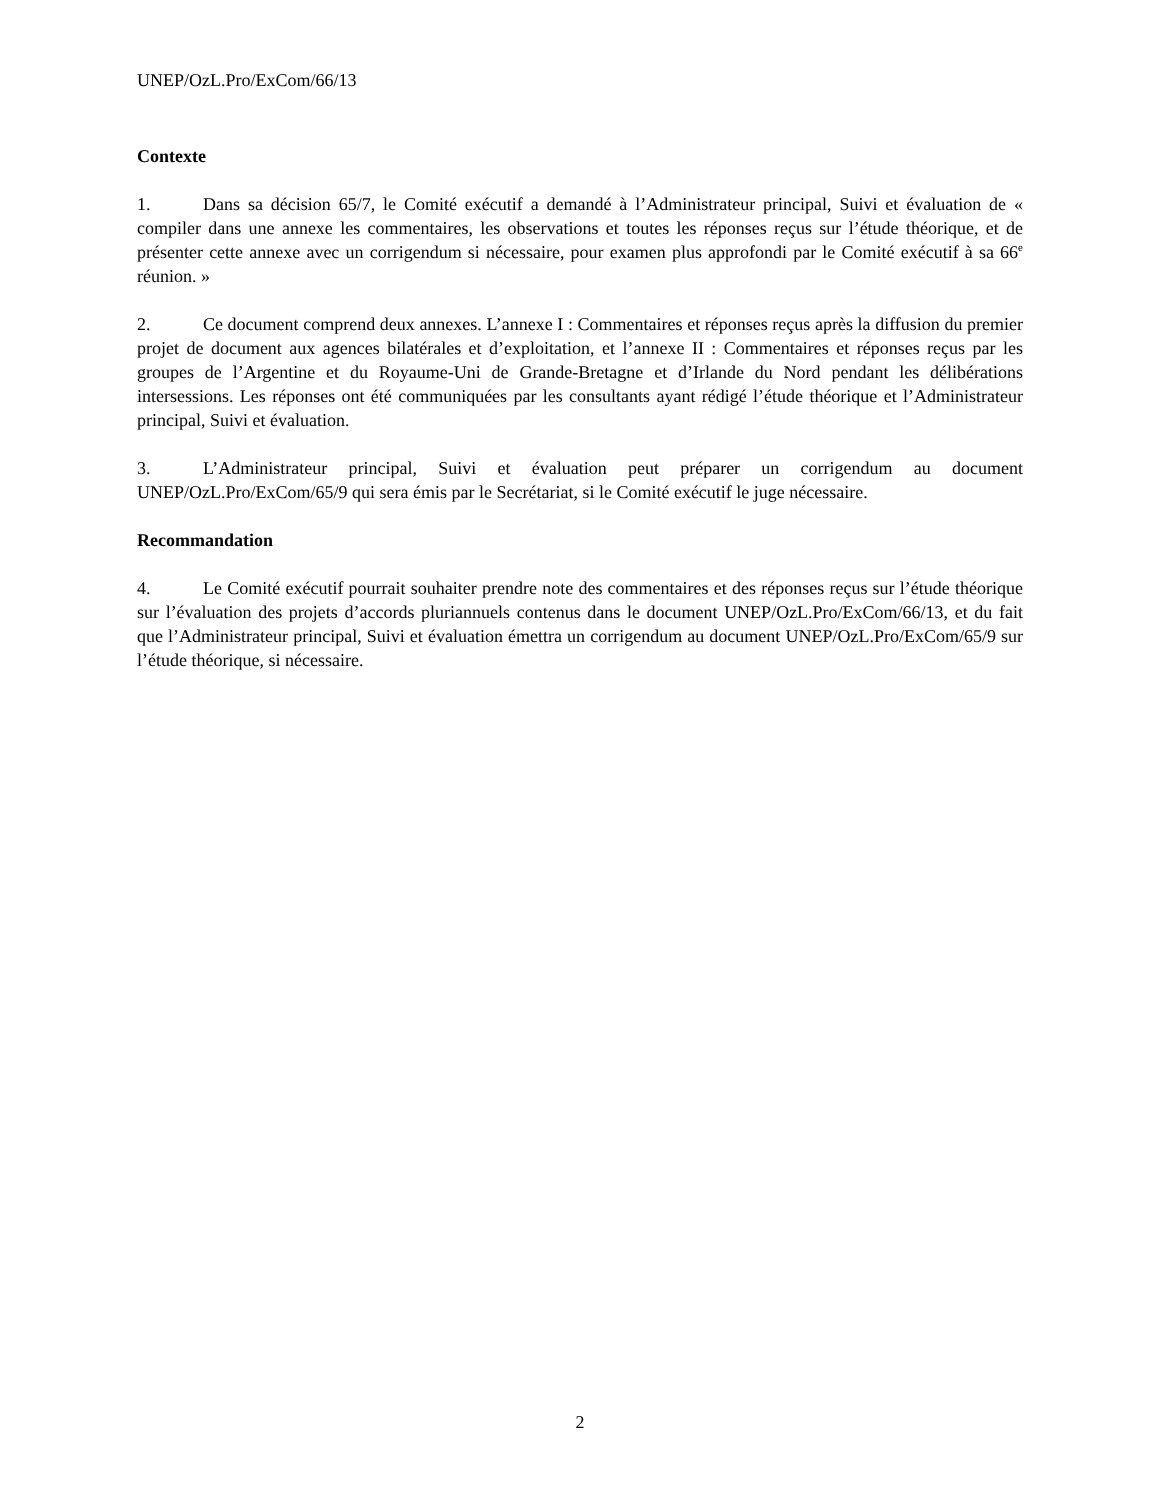UNEP/OzL.Pro/ExCom/66/13
Contexte
1. Dans sa décision 65/7, le Comité exécutif a demandé à l’Administrateur principal, Suivi et évaluation de « compiler dans une annexe les commentaires, les observations et toutes les réponses reçus sur l’étude théorique, et de présenter cette annexe avec un corrigendum si nécessaire, pour examen plus approfondi par le Comité exécutif à sa 66<sup>e</sup> réunion. »
2. Ce document comprend deux annexes. L’annexe I : Commentaires et réponses reçus après la diffusion du premier projet de document aux agences bilatérales et d’exploitation, et l’annexe II : Commentaires et réponses reçus par les groupes de l’Argentine et du Royaume-Uni de Grande-Bretagne et d’Irlande du Nord pendant les délibérations intersessions. Les réponses ont été communiquées par les consultants ayant rédigé l’étude théorique et l’Administrateur principal, Suivi et évaluation.
3. L’Administrateur principal, Suivi et évaluation peut préparer un corrigendum au document UNEP/OzL.Pro/ExCom/65/9 qui sera émis par le Secrétariat, si le Comité exécutif le juge nécessaire.
Recommandation
4. Le Comité exécutif pourrait souhaiter prendre note des commentaires et des réponses reçus sur l’étude théorique sur l’évaluation des projets d’accords pluriannuels contenus dans le document UNEP/OzL.Pro/ExCom/66/13, et du fait que l’Administrateur principal, Suivi et évaluation émettra un corrigendum au document UNEP/OzL.Pro/ExCom/65/9 sur l’étude théorique, si nécessaire.
2